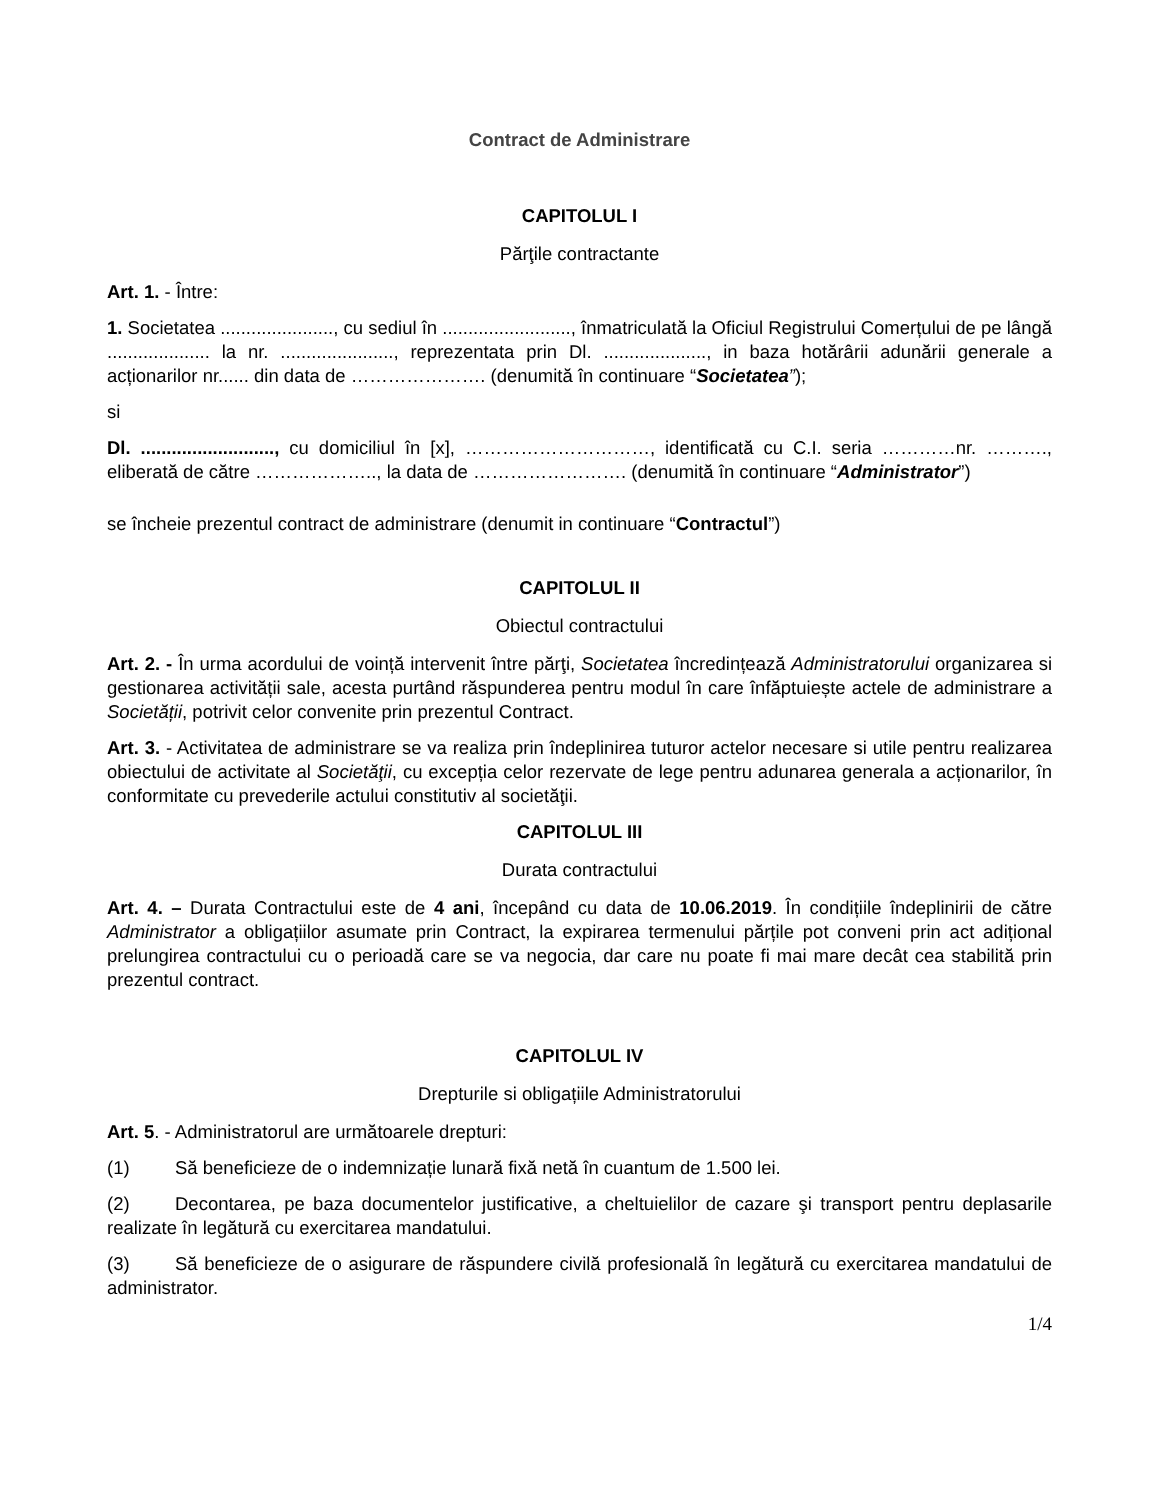Contract de Administrare
CAPITOLUL I
Părţile contractante
Art. 1. - Între:
1. Societatea ......................, cu sediul în ........................., înmatriculată la Oficiul Registrului Comerțului de pe lângă .................... la nr. ......................, reprezentata prin Dl. ...................., in baza hotărârii adunării generale a acționarilor nr...... din data de …………………. (denumită în continuare “Societatea”);
si
Dl. .........................., cu domiciliul în [x], …………………………, identificată cu C.I. seria …………nr. ………., eliberată de către ……………….., la data de ……………………. (denumită în continuare “Administrator”)
se încheie prezentul contract de administrare (denumit in continuare “Contractul”)
CAPITOLUL II
Obiectul contractului
Art. 2. - În urma acordului de voință intervenit între părţi, Societatea încredințează Administratorului organizarea si gestionarea activității sale, acesta purtând răspunderea pentru modul în care înfăptuiește actele de administrare a Societății, potrivit celor convenite prin prezentul Contract.
Art. 3. - Activitatea de administrare se va realiza prin îndeplinirea tuturor actelor necesare si utile pentru realizarea obiectului de activitate al Societăţii, cu excepția celor rezervate de lege pentru adunarea generala a acționarilor, în conformitate cu prevederile actului constitutiv al societăţii.
CAPITOLUL III
Durata contractului
Art. 4. – Durata Contractului este de 4 ani, începând cu data de 10.06.2019. În condițiile îndeplinirii de către Administrator a obligațiilor asumate prin Contract, la expirarea termenului părțile pot conveni prin act adițional prelungirea contractului cu o perioadă care se va negocia, dar care nu poate fi mai mare decât cea stabilită prin prezentul contract.
CAPITOLUL IV
Drepturile si obligațiile Administratorului
Art. 5. - Administratorul are următoarele drepturi:
(1) Să beneficieze de o indemnizație lunară fixă netă în cuantum de 1.500 lei.
(2) Decontarea, pe baza documentelor justificative, a cheltuielilor de cazare şi transport pentru deplasarile realizate în legătură cu exercitarea mandatului.
(3) Să beneficieze de o asigurare de răspundere civilă profesională în legătură cu exercitarea mandatului de administrator.
1/4